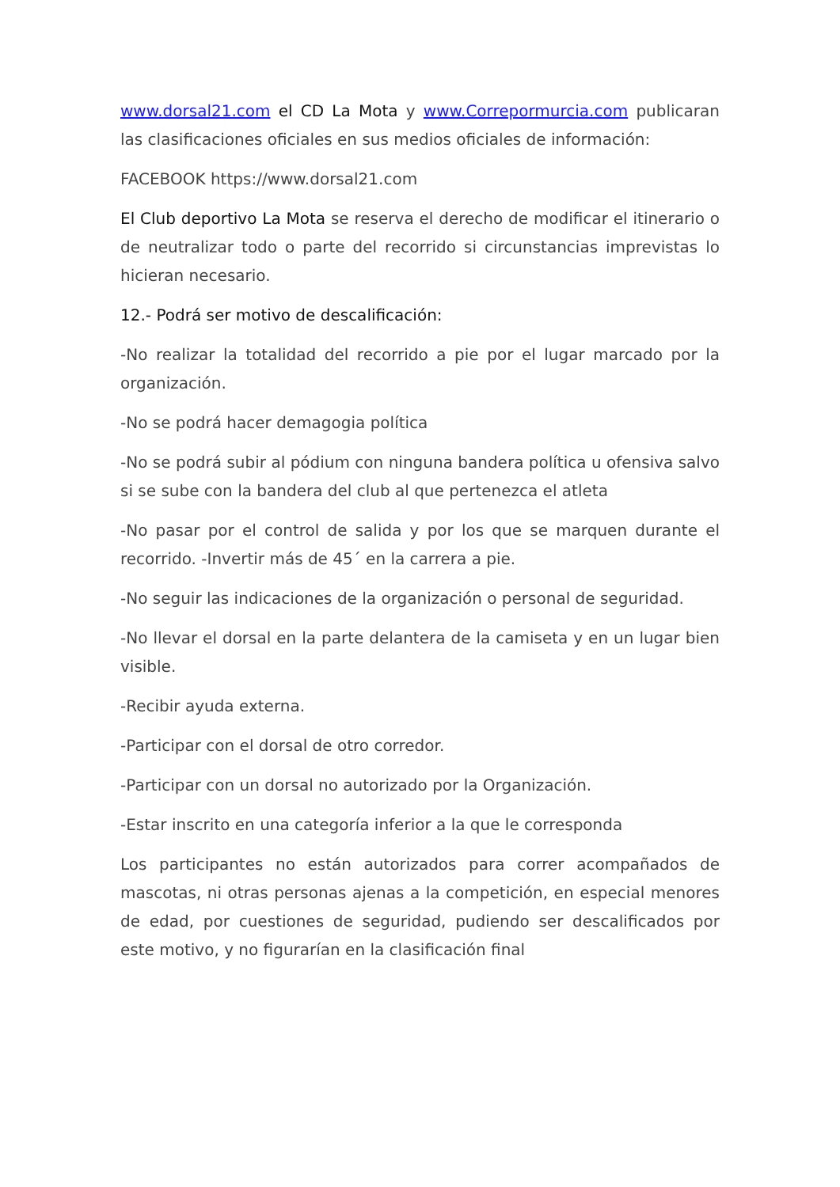www.dorsal21.com el CD La Mota y www.Correpormurcia.com publicaran las clasificaciones oficiales en sus medios oficiales de información:
FACEBOOK https://www.dorsal21.com
El Club deportivo La Mota se reserva el derecho de modificar el itinerario o de neutralizar todo o parte del recorrido si circunstancias imprevistas lo hicieran necesario.
12.- Podrá ser motivo de descalificación:
-No realizar la totalidad del recorrido a pie por el lugar marcado por la organización.
-No se podrá hacer demagogia política
-No se podrá subir al pódium con ninguna bandera política u ofensiva salvo si se sube con la bandera del club al que pertenezca el atleta
-No pasar por el control de salida y por los que se marquen durante el recorrido. -Invertir más de 45´ en la carrera a pie.
-No seguir las indicaciones de la organización o personal de seguridad.
-No llevar el dorsal en la parte delantera de la camiseta y en un lugar bien visible.
-Recibir ayuda externa.
-Participar con el dorsal de otro corredor.
-Participar con un dorsal no autorizado por la Organización.
-Estar inscrito en una categoría inferior a la que le corresponda
Los participantes no están autorizados para correr acompañados de mascotas, ni otras personas ajenas a la competición, en especial menores de edad, por cuestiones de seguridad, pudiendo ser descalificados por este motivo, y no figurarían en la clasificación final